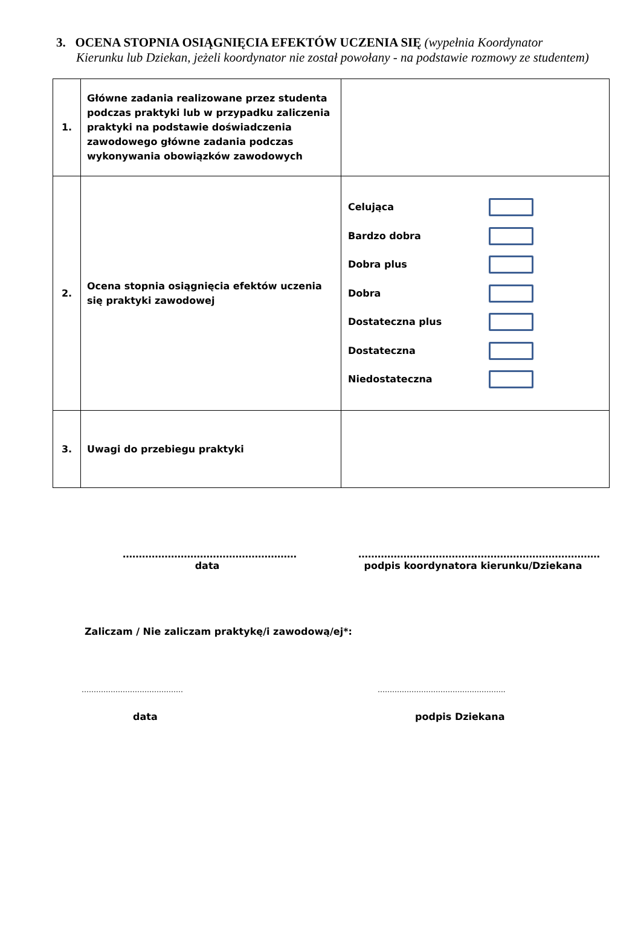3. OCENA STOPNIA OSIĄGNIĘCIA EFEKTÓW UCZENIA SIĘ (wypełnia Koordynator
Kierunku lub Dziekan, jeżeli koordynator nie został powołany - na podstawie rozmowy ze studentem)
| 1. | Główne zadania realizowane przez studenta podczas praktyki lub w przypadku zaliczenia praktyki na podstawie doświadczenia zawodowego główne zadania podczas wykonywania obowiązków zawodowych | |
| 2. | Ocena stopnia osiągnięcia efektów uczenia się praktyki zawodowej | Celująca Bardzo dobra Dobra plus Dobra Dostateczna plus Dostateczna Niedostateczna |
| 3. | Uwagi do przebiegu praktyki | |
………………………………………………
data
…………………………………………………………………
podpis koordynatora kierunku/Dziekana
Zaliczam / Nie zaliczam praktykę/i zawodową/ej*:
…………………………………… ……………………………………………..
data podpis Dziekana